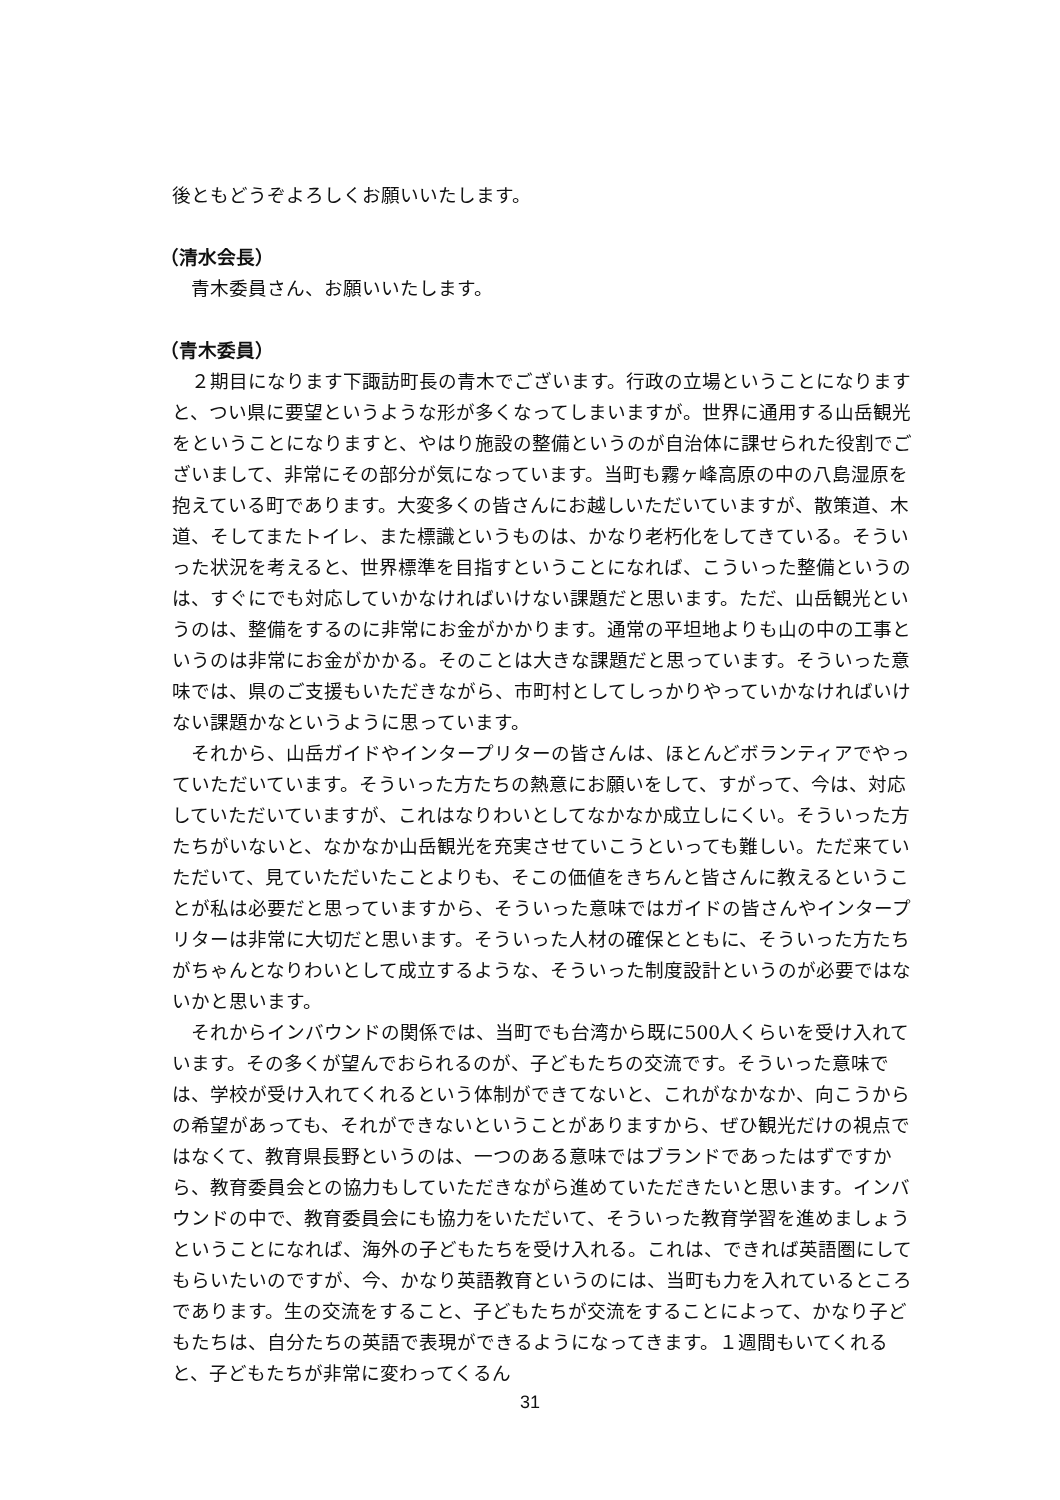後ともどうぞよろしくお願いいたします。
（清水会長）
青木委員さん、お願いいたします。
（青木委員）
２期目になります下諏訪町長の青木でございます。行政の立場ということになりますと、つい県に要望というような形が多くなってしまいますが。世界に通用する山岳観光をということになりますと、やはり施設の整備というのが自治体に課せられた役割でございまして、非常にその部分が気になっています。当町も霧ヶ峰高原の中の八島湿原を抱えている町であります。大変多くの皆さんにお越しいただいていますが、散策道、木道、そしてまたトイレ、また標識というものは、かなり老朽化をしてきている。そういった状況を考えると、世界標準を目指すということになれば、こういった整備というのは、すぐにでも対応していかなければいけない課題だと思います。ただ、山岳観光というのは、整備をするのに非常にお金がかかります。通常の平坦地よりも山の中の工事というのは非常にお金がかかる。そのことは大きな課題だと思っています。そういった意味では、県のご支援もいただきながら、市町村としてしっかりやっていかなければいけない課題かなというように思っています。
それから、山岳ガイドやインタープリターの皆さんは、ほとんどボランティアでやっていただいています。そういった方たちの熱意にお願いをして、すがって、今は、対応していただいていますが、これはなりわいとしてなかなか成立しにくい。そういった方たちがいないと、なかなか山岳観光を充実させていこうといっても難しい。ただ来ていただいて、見ていただいたことよりも、そこの価値をきちんと皆さんに教えるということが私は必要だと思っていますから、そういった意味ではガイドの皆さんやインタープリターは非常に大切だと思います。そういった人材の確保とともに、そういった方たちがちゃんとなりわいとして成立するような、そういった制度設計というのが必要ではないかと思います。
それからインバウンドの関係では、当町でも台湾から既に500人くらいを受け入れています。その多くが望んでおられるのが、子どもたちの交流です。そういった意味では、学校が受け入れてくれるという体制ができてないと、これがなかなか、向こうからの希望があっても、それができないということがありますから、ぜひ観光だけの視点ではなくて、教育県長野というのは、一つのある意味ではブランドであったはずですから、教育委員会との協力もしていただきながら進めていただきたいと思います。インバウンドの中で、教育委員会にも協力をいただいて、そういった教育学習を進めましょうということになれば、海外の子どもたちを受け入れる。これは、できれば英語圏にしてもらいたいのですが、今、かなり英語教育というのには、当町も力を入れているところであります。生の交流をすること、子どもたちが交流をすることによって、かなり子どもたちは、自分たちの英語で表現ができるようになってきます。１週間もいてくれると、子どもたちが非常に変わってくるん
31